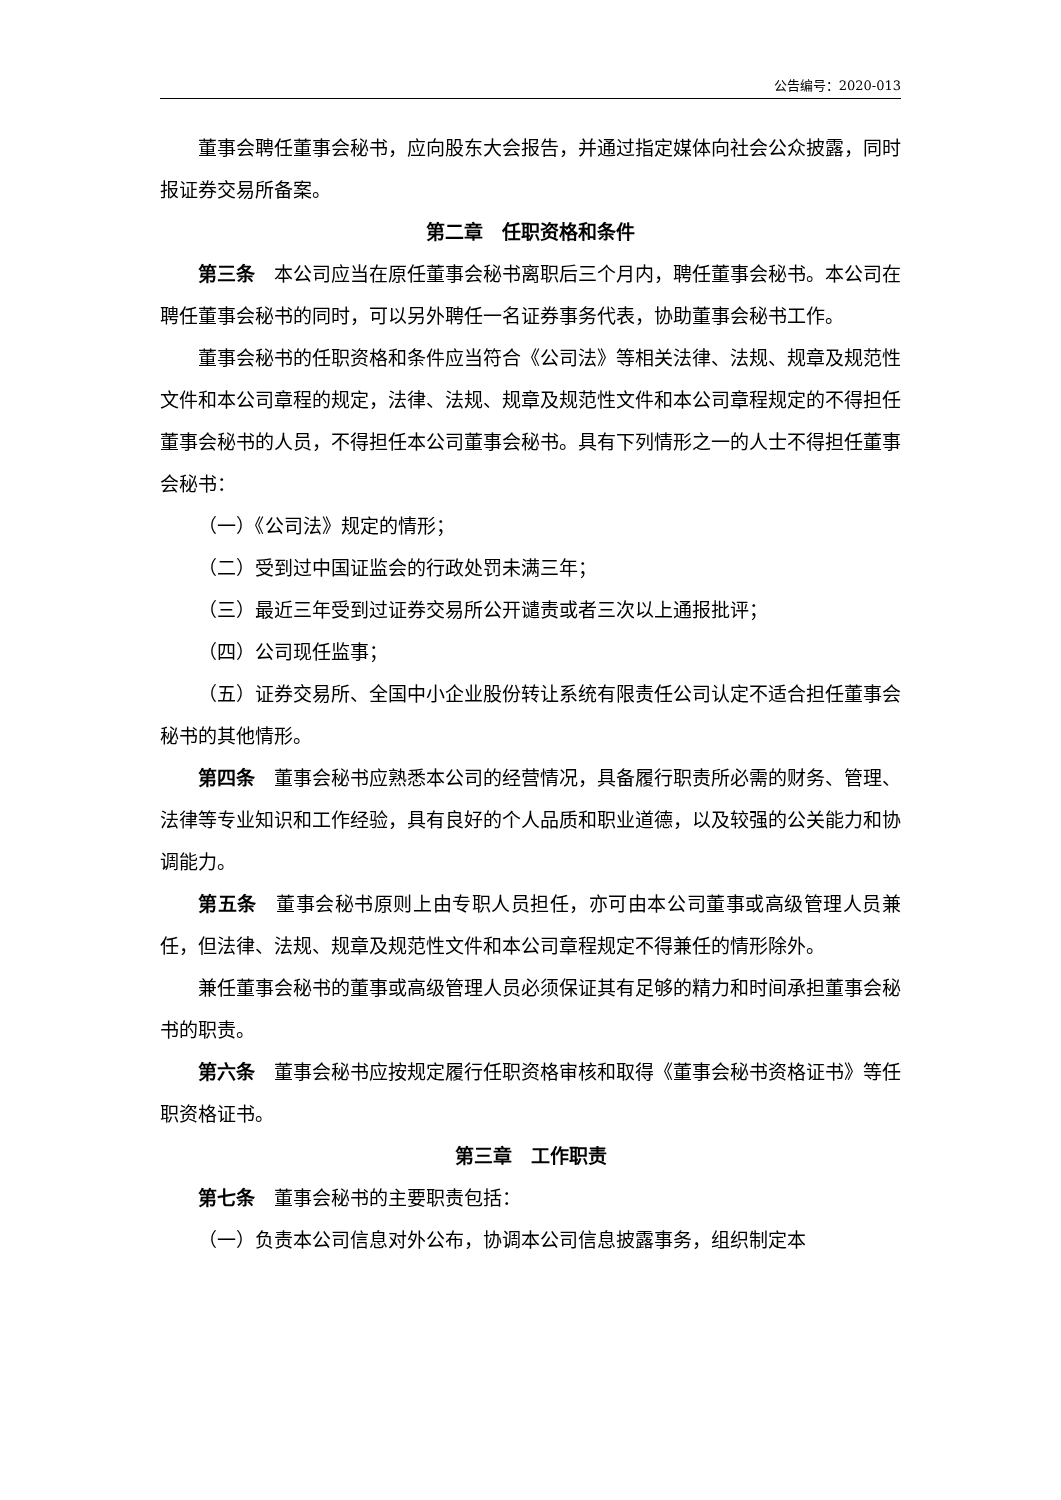公告编号：2020-013
董事会聘任董事会秘书，应向股东大会报告，并通过指定媒体向社会公众披露，同时报证券交易所备案。
第二章　任职资格和条件
第三条　本公司应当在原任董事会秘书离职后三个月内，聘任董事会秘书。本公司在聘任董事会秘书的同时，可以另外聘任一名证券事务代表，协助董事会秘书工作。
董事会秘书的任职资格和条件应当符合《公司法》等相关法律、法规、规章及规范性文件和本公司章程的规定，法律、法规、规章及规范性文件和本公司章程规定的不得担任董事会秘书的人员，不得担任本公司董事会秘书。具有下列情形之一的人士不得担任董事会秘书：
（一）《公司法》规定的情形；
（二）受到过中国证监会的行政处罚未满三年；
（三）最近三年受到过证券交易所公开谴责或者三次以上通报批评；
（四）公司现任监事；
（五）证券交易所、全国中小企业股份转让系统有限责任公司认定不适合担任董事会秘书的其他情形。
第四条　董事会秘书应熟悉本公司的经营情况，具备履行职责所必需的财务、管理、法律等专业知识和工作经验，具有良好的个人品质和职业道德，以及较强的公关能力和协调能力。
第五条　董事会秘书原则上由专职人员担任，亦可由本公司董事或高级管理人员兼任，但法律、法规、规章及规范性文件和本公司章程规定不得兼任的情形除外。
兼任董事会秘书的董事或高级管理人员必须保证其有足够的精力和时间承担董事会秘书的职责。
第六条　董事会秘书应按规定履行任职资格审核和取得《董事会秘书资格证书》等任职资格证书。
第三章　工作职责
第七条　董事会秘书的主要职责包括：
（一）负责本公司信息对外公布，协调本公司信息披露事务，组织制定本